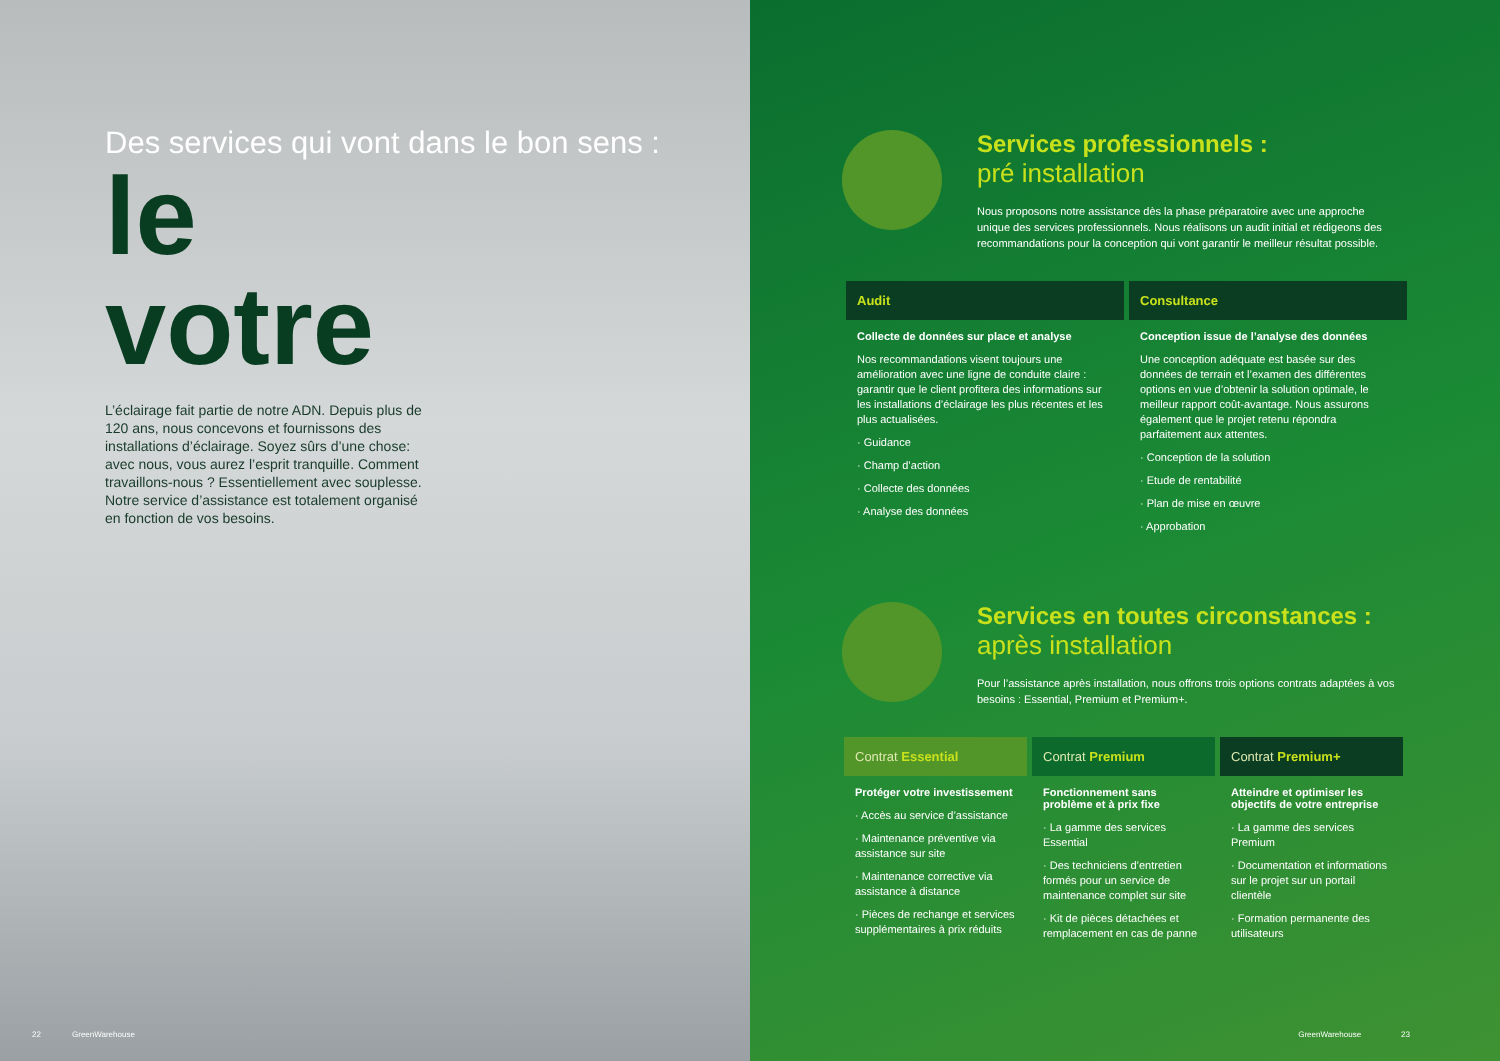Des services qui vont dans le bon sens :
le votre
L’éclairage fait partie de notre ADN. Depuis plus de 120 ans, nous concevons et fournissons des installations d’éclairage. Soyez sûrs d’une chose: avec nous, vous aurez l’esprit tranquille. Comment travaillons-nous ? Essentiellement avec souplesse. Notre service d’assistance est totalement organisé en fonction de vos besoins.
22 GreenWarehouse
Services professionnels :
pré installation
Nous proposons notre assistance dès la phase préparatoire avec une approche unique des services professionnels. Nous réalisons un audit initial et rédigeons des recommandations pour la conception qui vont garantir le meilleur résultat possible.
Audit
Collecte de données sur place et analyse
Nos recommandations visent toujours une amélioration avec une ligne de conduite claire : garantir que le client profitera des informations sur les installations d’éclairage les plus récentes et les plus actualisées.
· Guidance
· Champ d’action
· Collecte des données
· Analyse des données
Consultance
Conception issue de l’analyse des données
Une conception adéquate est basée sur des données de terrain et l’examen des différentes options en vue d’obtenir la solution optimale, le meilleur rapport coût-avantage. Nous assurons également que le projet retenu répondra parfaitement aux attentes.
· Conception de la solution
· Etude de rentabilité
· Plan de mise en œuvre
· Approbation
Services en toutes circonstances :
après installation
Pour l’assistance après installation, nous offrons trois options contrats adaptées à vos besoins : Essential, Premium et Premium+.
Contrat Essential
Protéger votre investissement
· Accès au service d’assistance
· Maintenance préventive via assistance sur site
· Maintenance corrective via assistance à distance
· Pièces de rechange et services supplémentaires à prix réduits
Contrat Premium
Fonctionnement sans problème et à prix fixe
· La gamme des services Essential
· Des techniciens d’entretien formés pour un service de maintenance complet sur site
· Kit de pièces détachées et remplacement en cas de panne
Contrat Premium+
Atteindre et optimiser les objectifs de votre entreprise
· La gamme des services Premium
· Documentation et informations sur le projet sur un portail clientèle
· Formation permanente des utilisateurs
GreenWarehouse 23